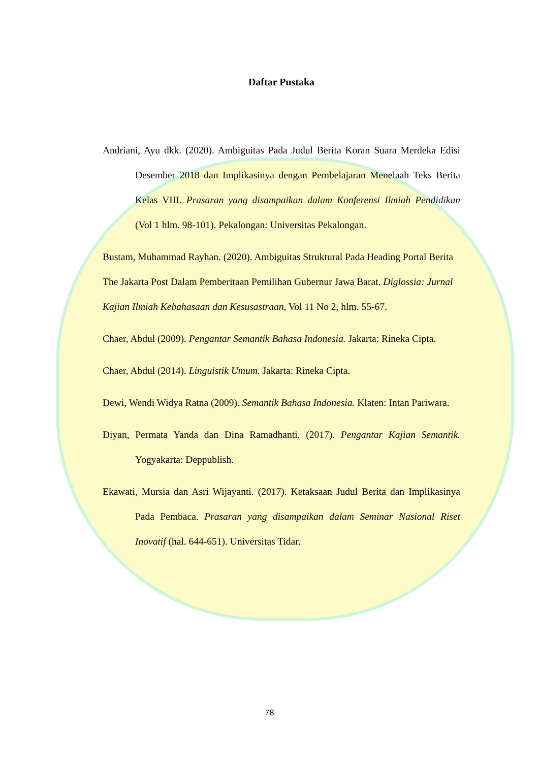Daftar Pustaka
Andriani, Ayu dkk. (2020). Ambiguitas Pada Judul Berita Koran Suara Merdeka Edisi Desember 2018 dan Implikasinya dengan Pembelajaran Menelaah Teks Berita Kelas VIII. Prasaran yang disampaikan dalam Konferensi Ilmiah Pendidikan (Vol 1 hlm. 98-101). Pekalongan: Universitas Pekalongan.
Bustam, Muhammad Rayhan. (2020). Ambiguitas Struktural Pada Heading Portal Berita The Jakarta Post Dalam Pemberitaan Pemilihan Gubernur Jawa Barat. Diglossia: Jurnal Kajian Ilmiah Kebahasaan dan Kesusastraan, Vol 11 No 2, hlm. 55-67.
Chaer, Abdul (2009). Pengantar Semantik Bahasa Indonesia. Jakarta: Rineka Cipta.
Chaer, Abdul (2014). Linguistik Umum. Jakarta: Rineka Cipta.
Dewi, Wendi Widya Ratna (2009). Semantik Bahasa Indonesia. Klaten: Intan Pariwara.
Diyan, Permata Yanda dan Dina Ramadhanti. (2017). Pengantar Kajian Semantik. Yogyakarta: Deppublish.
Ekawati, Mursia dan Asri Wijayanti. (2017). Ketaksaan Judul Berita dan Implikasinya Pada Pembaca. Prasaran yang disampaikan dalam Seminar Nasional Riset Inovatif (hal. 644-651). Universitas Tidar.
78